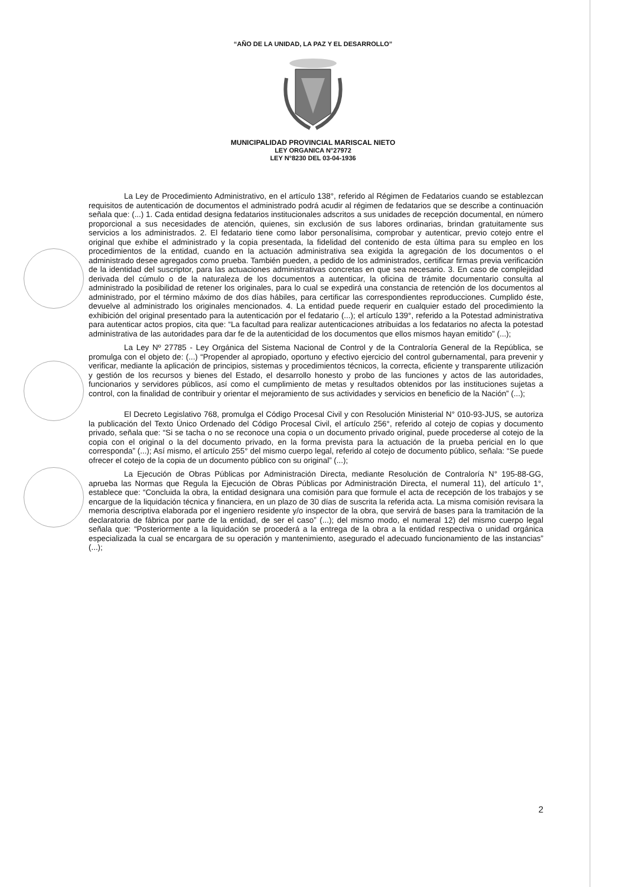“AÑO DE LA UNIDAD, LA PAZ Y EL DESARROLLO”
MUNICIPALIDAD PROVINCIAL MARISCAL NIETO
LEY ORGANICA N°27972
LEY N°8230 DEL 03-04-1936
La Ley de Procedimiento Administrativo, en el artículo 138°, referido al Régimen de Fedatarios cuando se establezcan requisitos de autenticación de documentos el administrado podrá acudir al régimen de fedatarios que se describe a continuación señala que: (...) 1. Cada entidad designa fedatarios institucionales adscritos a sus unidades de recepción documental, en número proporcional a sus necesidades de atención, quienes, sin exclusión de sus labores ordinarias, brindan gratuitamente sus servicios a los administrados. 2. El fedatario tiene como labor personalísima, comprobar y autenticar, previo cotejo entre el original que exhibe el administrado y la copia presentada, la fidelidad del contenido de esta última para su empleo en los procedimientos de la entidad, cuando en la actuación administrativa sea exigida la agregación de los documentos o el administrado desee agregados como prueba. También pueden, a pedido de los administrados, certificar firmas previa verificación de la identidad del suscriptor, para las actuaciones administrativas concretas en que sea necesario. 3. En caso de complejidad derivada del cúmulo o de la naturaleza de los documentos a autenticar, la oficina de trámite documentario consulta al administrado la posibilidad de retener los originales, para lo cual se expedirá una constancia de retención de los documentos al administrado, por el término máximo de dos días hábiles, para certificar las correspondientes reproducciones. Cumplido éste, devuelve al administrado los originales mencionados. 4. La entidad puede requerir en cualquier estado del procedimiento la exhibición del original presentado para la autenticación por el fedatario (...); el artículo 139°, referido a la Potestad administrativa para autenticar actos propios, cita que: “La facultad para realizar autenticaciones atribuidas a los fedatarios no afecta la potestad administrativa de las autoridades para dar fe de la autenticidad de los documentos que ellos mismos hayan emitido” (...);
La Ley Nº 27785 - Ley Orgánica del Sistema Nacional de Control y de la Contraloría General de la República, se promulga con el objeto de: (...) “Propender al apropiado, oportuno y efectivo ejercicio del control gubernamental, para prevenir y verificar, mediante la aplicación de principios, sistemas y procedimientos técnicos, la correcta, eficiente y transparente utilización y gestión de los recursos y bienes del Estado, el desarrollo honesto y probo de las funciones y actos de las autoridades, funcionarios y servidores públicos, así como el cumplimiento de metas y resultados obtenidos por las instituciones sujetas a control, con la finalidad de contribuir y orientar el mejoramiento de sus actividades y servicios en beneficio de la Nación” (...);
El Decreto Legislativo 768, promulga el Código Procesal Civil y con Resolución Ministerial N° 010-93-JUS, se autoriza la publicación del Texto Único Ordenado del Código Procesal Civil, el artículo 256°, referido al cotejo de copias y documento privado, señala que: “Si se tacha o no se reconoce una copia o un documento privado original, puede procederse al cotejo de la copia con el original o la del documento privado, en la forma prevista para la actuación de la prueba pericial en lo que corresponda” (...); Así mismo, el artículo 255° del mismo cuerpo legal, referido al cotejo de documento público, señala: “Se puede ofrecer el cotejo de la copia de un documento público con su original” (...);
La Ejecución de Obras Públicas por Administración Directa, mediante Resolución de Contraloría N° 195-88-GG, aprueba las Normas que Regula la Ejecución de Obras Públicas por Administración Directa, el numeral 11), del artículo 1°, establece que: “Concluida la obra, la entidad designara una comisión para que formule el acta de recepción de los trabajos y se encargue de la liquidación técnica y financiera, en un plazo de 30 días de suscrita la referida acta. La misma comisión revisara la memoria descriptiva elaborada por el ingeniero residente y/o inspector de la obra, que servirá de bases para la tramitación de la declaratoria de fábrica por parte de la entidad, de ser el caso” (...); del mismo modo, el numeral 12) del mismo cuerpo legal señala que: “Posteriormente a la liquidación se procederá a la entrega de la obra a la entidad respectiva o unidad orgánica especializada la cual se encargara de su operación y mantenimiento, asegurado el adecuado funcionamiento de las instancias” (...);
2